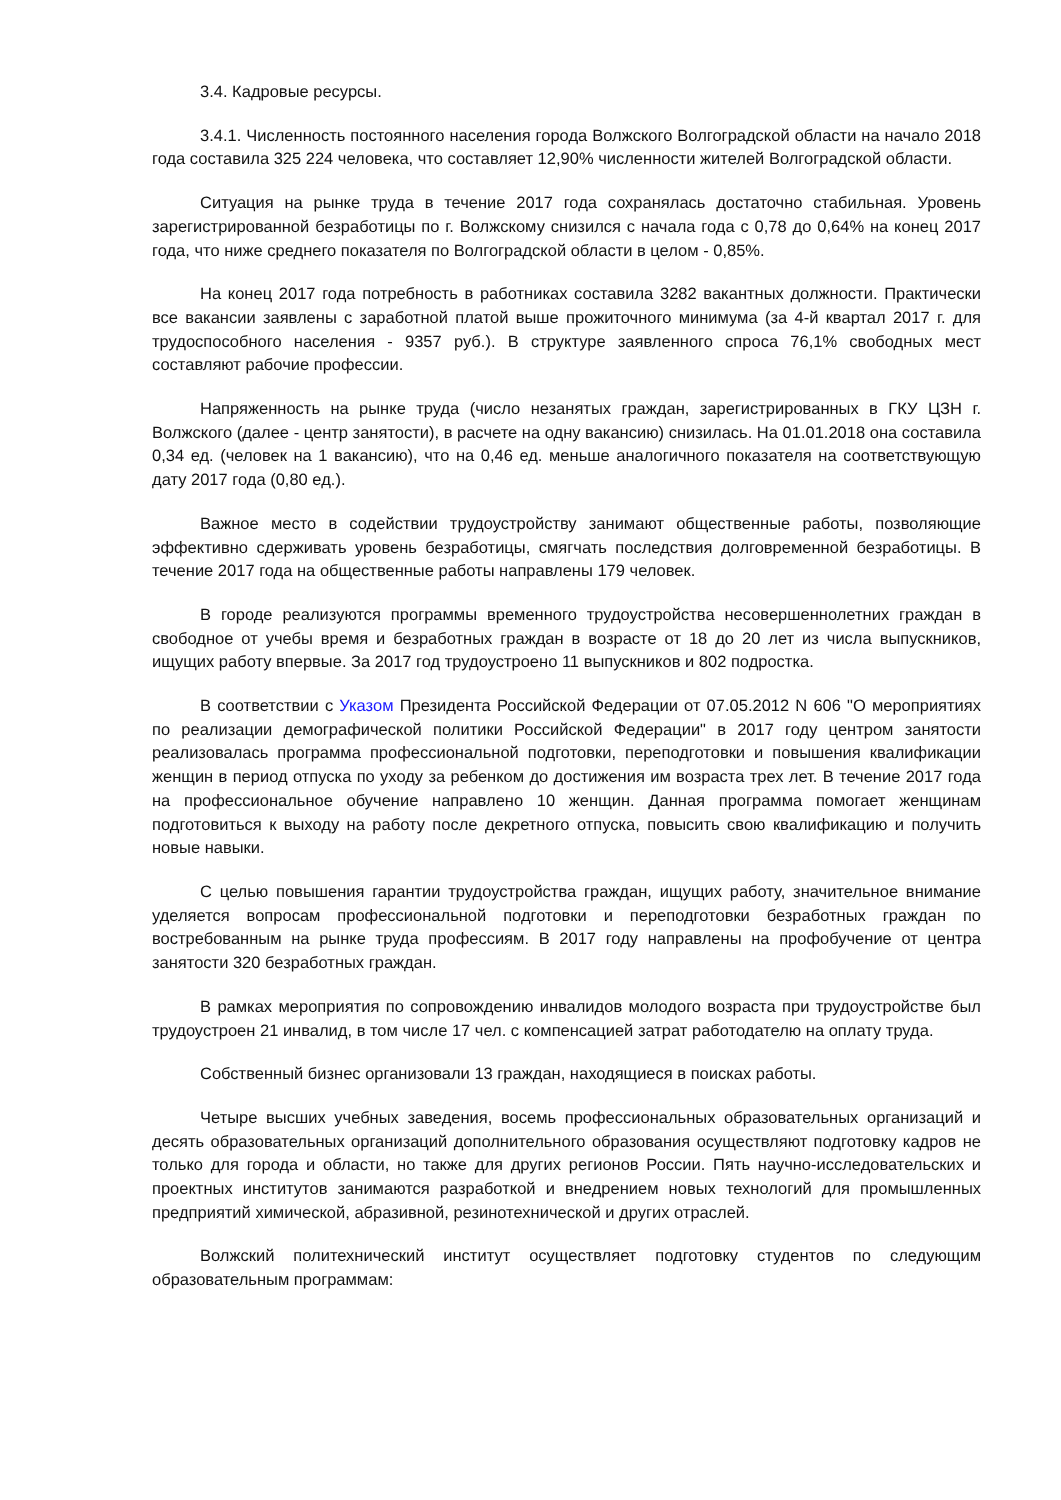3.4. Кадровые ресурсы.
3.4.1. Численность постоянного населения города Волжского Волгоградской области на начало 2018 года составила 325 224 человека, что составляет 12,90% численности жителей Волгоградской области.
Ситуация на рынке труда в течение 2017 года сохранялась достаточно стабильная. Уровень зарегистрированной безработицы по г. Волжскому снизился с начала года с 0,78 до 0,64% на конец 2017 года, что ниже среднего показателя по Волгоградской области в целом - 0,85%.
На конец 2017 года потребность в работниках составила 3282 вакантных должности. Практически все вакансии заявлены с заработной платой выше прожиточного минимума (за 4-й квартал 2017 г. для трудоспособного населения - 9357 руб.). В структуре заявленного спроса 76,1% свободных мест составляют рабочие профессии.
Напряженность на рынке труда (число незанятых граждан, зарегистрированных в ГКУ ЦЗН г. Волжского (далее - центр занятости), в расчете на одну вакансию) снизилась. На 01.01.2018 она составила 0,34 ед. (человек на 1 вакансию), что на 0,46 ед. меньше аналогичного показателя на соответствующую дату 2017 года (0,80 ед.).
Важное место в содействии трудоустройству занимают общественные работы, позволяющие эффективно сдерживать уровень безработицы, смягчать последствия долговременной безработицы. В течение 2017 года на общественные работы направлены 179 человек.
В городе реализуются программы временного трудоустройства несовершеннолетних граждан в свободное от учебы время и безработных граждан в возрасте от 18 до 20 лет из числа выпускников, ищущих работу впервые. За 2017 год трудоустроено 11 выпускников и 802 подростка.
В соответствии с Указом Президента Российской Федерации от 07.05.2012 N 606 "О мероприятиях по реализации демографической политики Российской Федерации" в 2017 году центром занятости реализовалась программа профессиональной подготовки, переподготовки и повышения квалификации женщин в период отпуска по уходу за ребенком до достижения им возраста трех лет. В течение 2017 года на профессиональное обучение направлено 10 женщин. Данная программа помогает женщинам подготовиться к выходу на работу после декретного отпуска, повысить свою квалификацию и получить новые навыки.
С целью повышения гарантии трудоустройства граждан, ищущих работу, значительное внимание уделяется вопросам профессиональной подготовки и переподготовки безработных граждан по востребованным на рынке труда профессиям. В 2017 году направлены на профобучение от центра занятости 320 безработных граждан.
В рамках мероприятия по сопровождению инвалидов молодого возраста при трудоустройстве был трудоустроен 21 инвалид, в том числе 17 чел. с компенсацией затрат работодателю на оплату труда.
Собственный бизнес организовали 13 граждан, находящиеся в поисках работы.
Четыре высших учебных заведения, восемь профессиональных образовательных организаций и десять образовательных организаций дополнительного образования осуществляют подготовку кадров не только для города и области, но также для других регионов России. Пять научно-исследовательских и проектных институтов занимаются разработкой и внедрением новых технологий для промышленных предприятий химической, абразивной, резинотехнической и других отраслей.
Волжский политехнический институт осуществляет подготовку студентов по следующим образовательным программам: